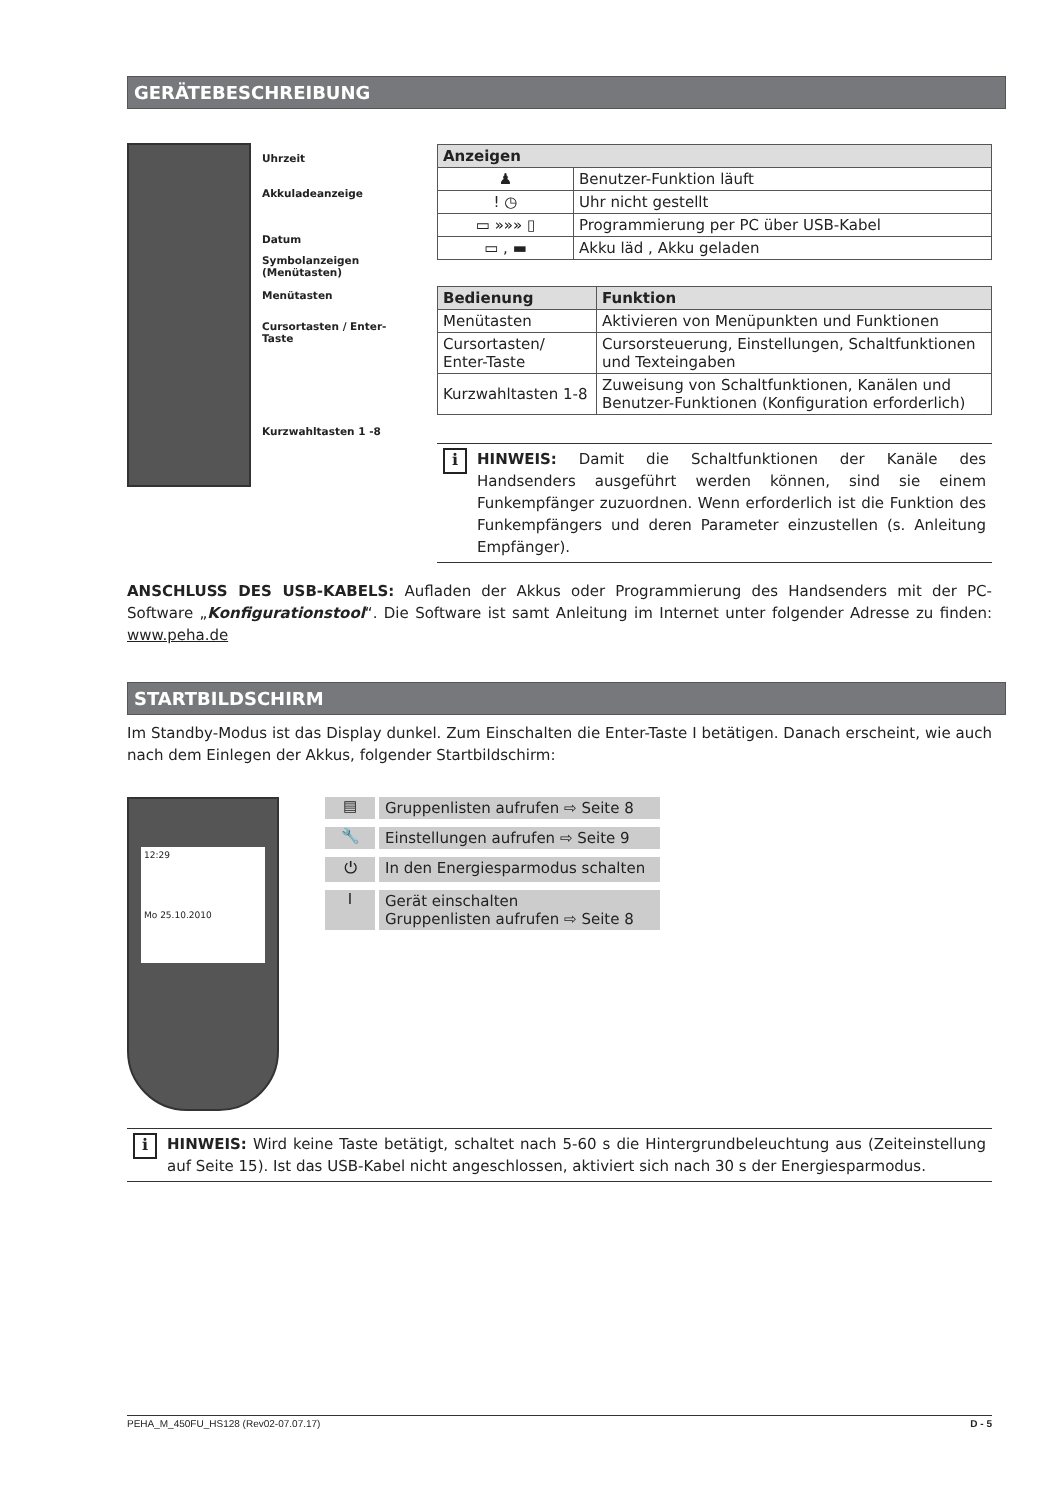GERÄTEBESCHREIBUNG
Uhrzeit
Akkuladeanzeige
Datum
Symbolanzeigen
(Menütasten)
Menütasten
Cursortasten / Enter-Taste
Kurzwahltasten 1 -8
| Anzeigen | |
| --- | --- |
| ♟ | Benutzer-Funktion läuft |
| ! ◷ | Uhr nicht gestellt |
| ▭ »»» ▯ | Programmierung per PC über USB-Kabel |
| ▭ , ▬ | Akku läd , Akku geladen |
| Bedienung | Funktion |
| --- | --- |
| Menütasten | Aktivieren von Menüpunkten und Funktionen |
| Cursortasten/ Enter-Taste | Cursorsteuerung, Einstellungen, Schaltfunktionen und Texteingaben |
| Kurzwahltasten 1-8 | Zuweisung von Schaltfunktionen, Kanälen und Benutzer-Funktionen (Konfiguration erforderlich) |
i
HINWEIS: Damit die Schaltfunktionen der Kanäle des Handsenders ausgeführt werden können, sind sie einem Funkempfänger zuzuordnen. Wenn erforderlich ist die Funktion des Funkempfängers und deren Parameter einzustellen (s. Anleitung Empfänger).
ANSCHLUSS DES USB-KABELS: Aufladen der Akkus oder Programmierung des Handsenders mit der PC-Software „Konfigurationstool“. Die Software ist samt Anleitung im Internet unter folgender Adresse zu finden: www.peha.de
STARTBILDSCHIRM
Im Standby-Modus ist das Display dunkel. Zum Einschalten die Enter-Taste I betätigen. Danach erscheint, wie auch nach dem Einlegen der Akkus, folgender Startbildschirm:
12:29
Mo 25.10.2010
▤ Gruppenlisten aufrufen ⇨ Seite 8
🔧 Einstellungen aufrufen ⇨ Seite 9
⏻ In den Energiesparmodus schalten
I Gerät einschalten
Gruppenlisten aufrufen ⇨ Seite 8
i
HINWEIS: Wird keine Taste betätigt, schaltet nach 5-60 s die Hintergrundbeleuchtung aus (Zeiteinstellung auf Seite 15). Ist das USB-Kabel nicht angeschlossen, aktiviert sich nach 30 s der Energiesparmodus.
PEHA_M_450FU_HS128 (Rev02-07.07.17) D - 5